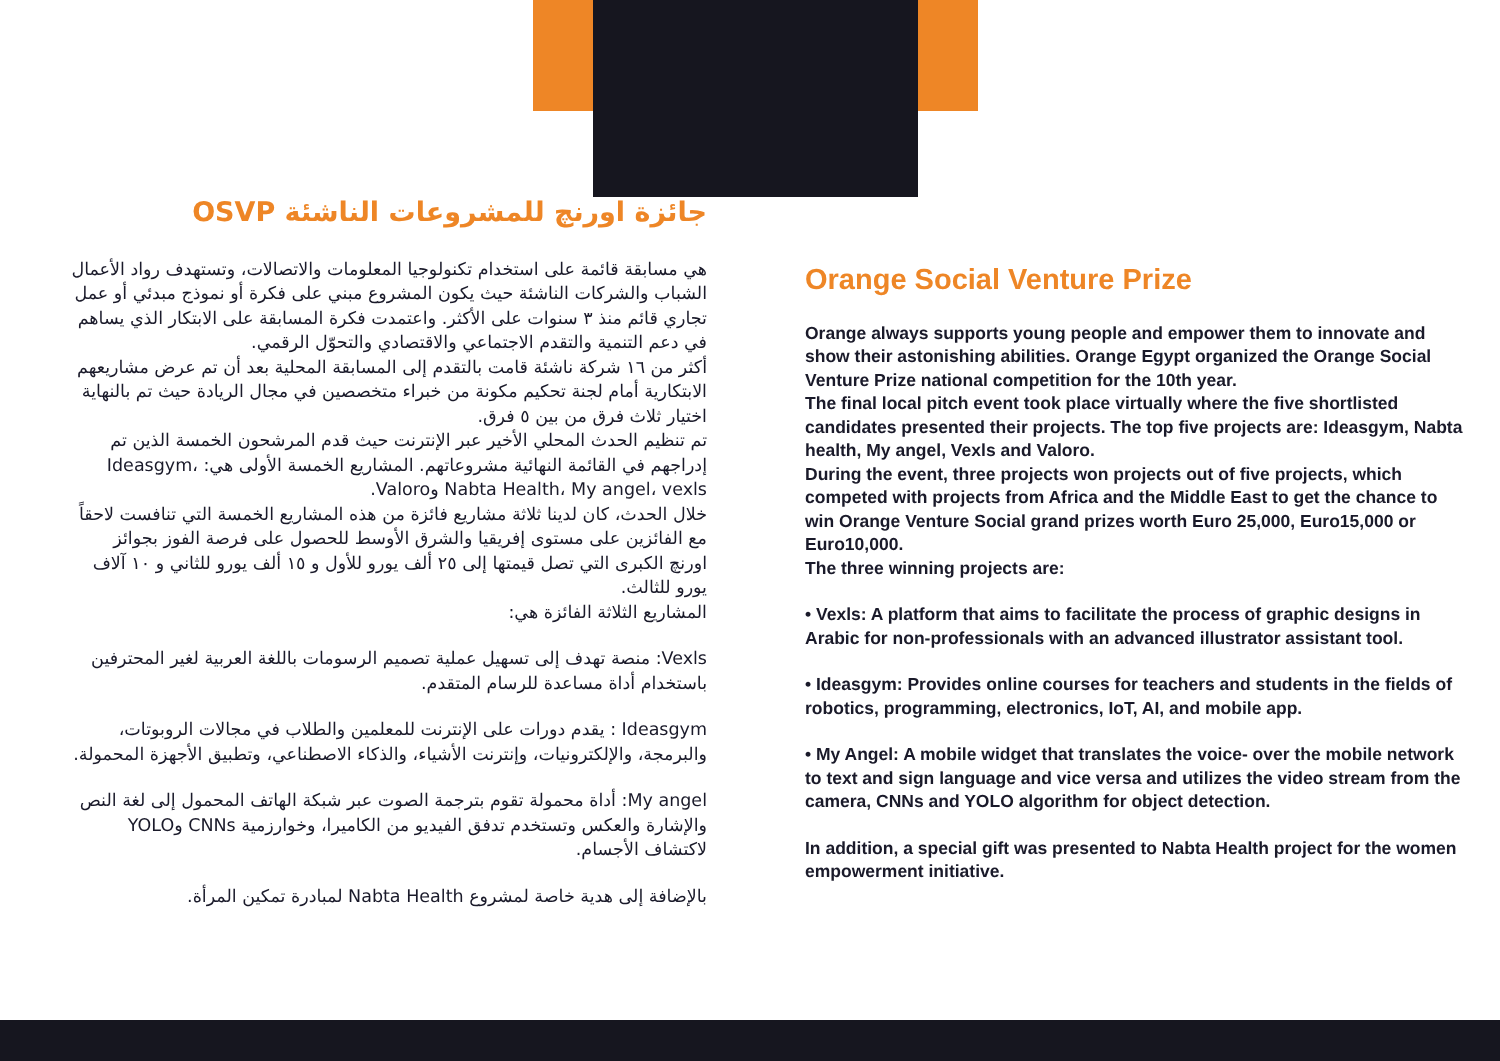جائزة اورنچ للمشروعات الناشئة OSVP
هي مسابقة قائمة على استخدام تكنولوجيا المعلومات والاتصالات، وتستهدف رواد الأعمال الشباب والشركات الناشئة حيث يكون المشروع مبني على فكرة أو نموذج مبدئي أو عمل تجاري قائم منذ ٣ سنوات على الأكثر. واعتمدت فكرة المسابقة على الابتكار الذي يساهم في دعم التنمية والتقدم الاجتماعي والاقتصادي والتحوّل الرقمي.
أكثر من ١٦ شركة ناشئة قامت بالتقدم إلى المسابقة المحلية بعد أن تم عرض مشاريعهم الابتكارية أمام لجنة تحكيم مكونة من خبراء متخصصين في مجال الريادة حيث تم بالنهاية اختيار ثلاث فرق من بين ٥ فرق.
تم تنظيم الحدث المحلي الأخير عبر الإنترنت حيث قدم المرشحون الخمسة الذين تم إدراجهم في القائمة النهائية مشروعاتهم. المشاريع الخمسة الأولى هي: Ideasgym، Nabta Health، My angel، vexls وValoro.
خلال الحدث، كان لدينا ثلاثة مشاريع فائزة من هذه المشاريع الخمسة التي تنافست لاحقاً مع الفائزين على مستوى إفريقيا والشرق الأوسط للحصول على فرصة الفوز بجوائز اورنچ الكبرى التي تصل قيمتها إلى ٢٥ ألف يورو للأول و ١٥ ألف يورو للثاني و ١٠ آلاف يورو للثالث.
المشاريع الثلاثة الفائزة هي:
Vexls: منصة تهدف إلى تسهيل عملية تصميم الرسومات باللغة العربية لغير المحترفين باستخدام أداة مساعدة للرسام المتقدم.
Ideasgym : يقدم دورات على الإنترنت للمعلمين والطلاب في مجالات الروبوتات، والبرمجة، والإلكترونيات، وإنترنت الأشياء، والذكاء الاصطناعي، وتطبيق الأجهزة المحمولة.
My angel: أداة محمولة تقوم بترجمة الصوت عبر شبكة الهاتف المحمول إلى لغة النص والإشارة والعكس وتستخدم تدفق الفيديو من الكاميرا، وخوارزمية CNNs وYOLO لاكتشاف الأجسام.
بالإضافة إلى هدية خاصة لمشروع Nabta Health لمبادرة تمكين المرأة.
Orange Social Venture Prize
Orange always supports young people and empower them to innovate and show their astonishing abilities. Orange Egypt organized the Orange Social Venture Prize national competition for the 10th year.
The final local pitch event took place virtually where the five shortlisted candidates presented their projects. The top five projects are: Ideasgym, Nabta health, My angel, Vexls and Valoro.
During the event, three projects won projects out of five projects, which competed with projects from Africa and the Middle East to get the chance to win Orange Venture Social grand prizes worth Euro 25,000, Euro15,000 or Euro10,000.
The three winning projects are:
• Vexls: A platform that aims to facilitate the process of graphic designs in Arabic for non-professionals with an advanced illustrator assistant tool.
• Ideasgym: Provides online courses for teachers and students in the fields of robotics, programming, electronics, IoT, AI, and mobile app.
• My Angel: A mobile widget that translates the voice- over the mobile network to text and sign language and vice versa and utilizes the video stream from the camera, CNNs and YOLO algorithm for object detection.
In addition, a special gift was presented to Nabta Health project for the women empowerment initiative.